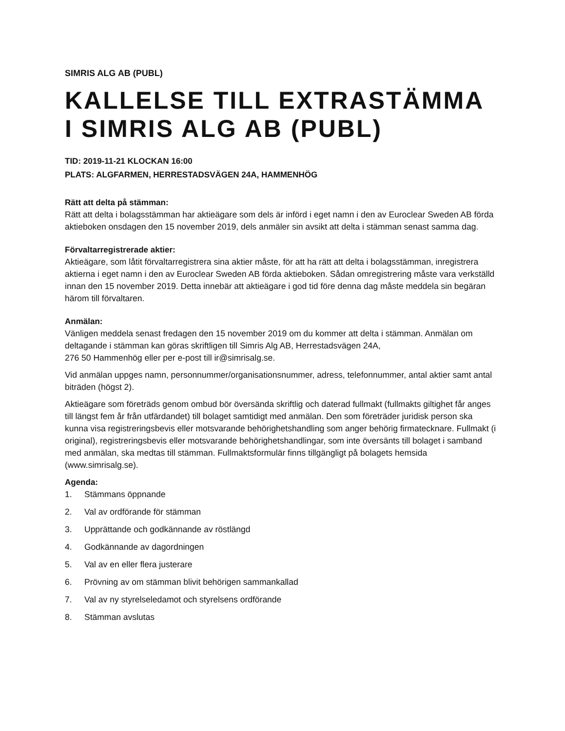SIMRIS ALG AB (PUBL)
KALLELSE TILL EXTRASTÄMMA I SIMRIS ALG AB (PUBL)
TID: 2019-11-21 KLOCKAN 16:00
PLATS: ALGFARMEN, HERRESTADSVÄGEN 24A, HAMMENHÖG
Rätt att delta på stämman:
Rätt att delta i bolagsstämman har aktieägare som dels är införd i eget namn i den av Euroclear Sweden AB förda aktieboken onsdagen den 15 november 2019, dels anmäler sin avsikt att delta i stämman senast samma dag.
Förvaltarregistrerade aktier:
Aktieägare, som låtit förvaltarregistrera sina aktier måste, för att ha rätt att delta i bolagsstämman, inregistrera aktierna i eget namn i den av Euroclear Sweden AB förda aktieboken. Sådan omregistrering måste vara verkställd innan den 15 november 2019. Detta innebär att aktieägare i god tid före denna dag måste meddela sin begäran härom till förvaltaren.
Anmälan:
Vänligen meddela senast fredagen den 15 november 2019 om du kommer att delta i stämman. Anmälan om deltagande i stämman kan göras skriftligen till Simris Alg AB, Herrestadsvägen 24A,
276 50 Hammenhög eller per e-post till ir@simrisalg.se.
Vid anmälan uppges namn, personnummer/organisationsnummer, adress, telefonnummer, antal aktier samt antal biträden (högst 2).
Aktieägare som företräds genom ombud bör översända skriftlig och daterad fullmakt (fullmakts giltighet får anges till längst fem år från utfärdandet) till bolaget samtidigt med anmälan. Den som företräder juridisk person ska kunna visa registreringsbevis eller motsvarande behörighetshandling som anger behörig firmatecknare. Fullmakt (i original), registreringsbevis eller motsvarande behörighetshandlingar, som inte översänts till bolaget i samband med anmälan, ska medtas till stämman. Fullmaktsformulär finns tillgängligt på bolagets hemsida (www.simrisalg.se).
Agenda:
1. Stämmans öppnande
2. Val av ordförande för stämman
3. Upprättande och godkännande av röstlängd
4. Godkännande av dagordningen
5. Val av en eller flera justerare
6. Prövning av om stämman blivit behörigen sammankallad
7. Val av ny styrelseledamot och styrelsens ordförande
8. Stämman avslutas